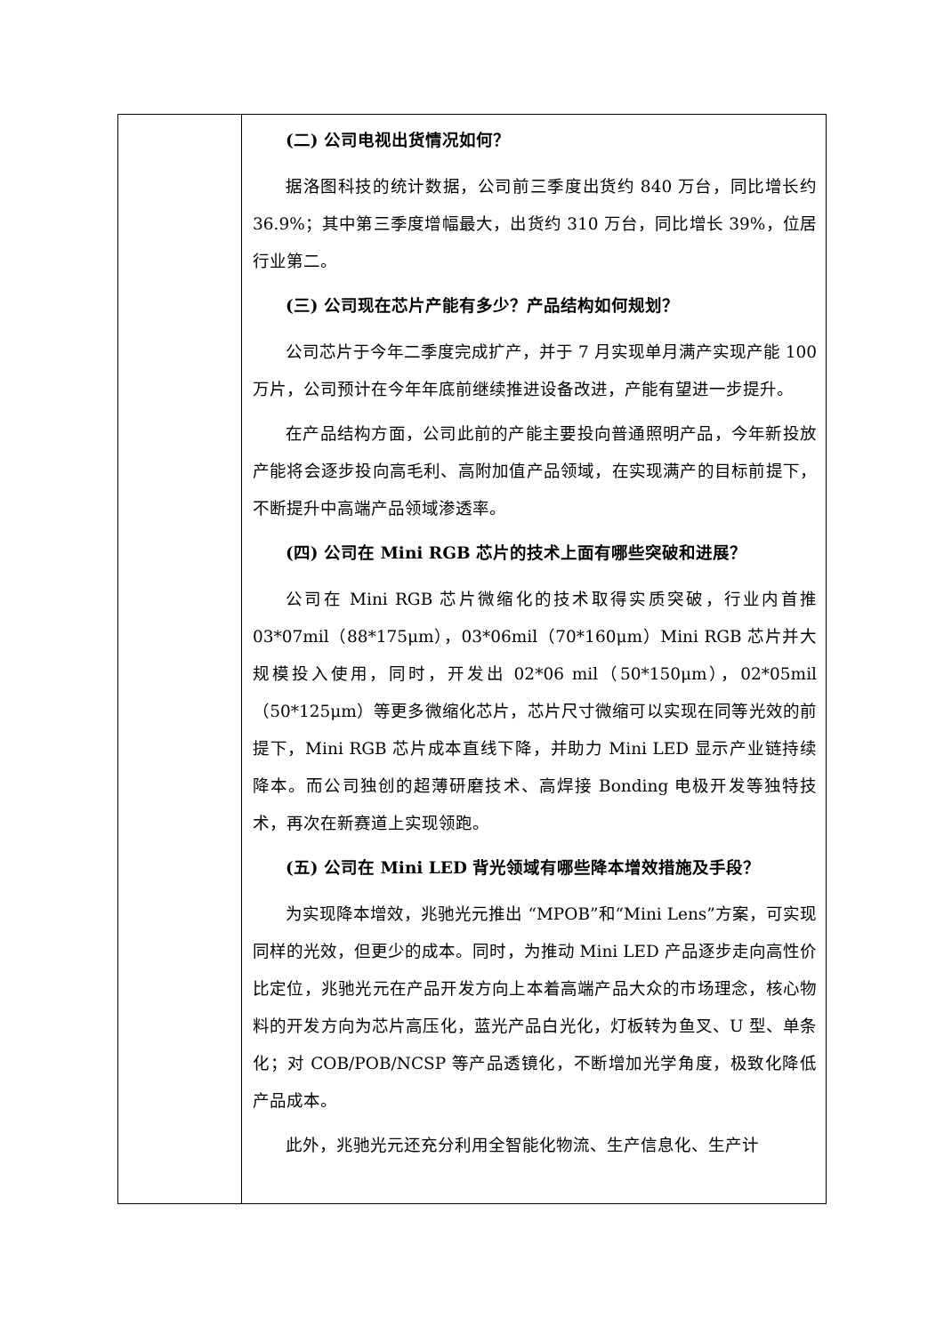| | (二) 公司电视出货情况如何？ 据洛图科技的统计数据，公司前三季度出货约 840 万台，同比增长约 36.9%；其中第三季度增幅最大，出货约 310 万台，同比增长 39%，位居行业第二。 (三) 公司现在芯片产能有多少？产品结构如何规划？ 公司芯片于今年二季度完成扩产，并于 7 月实现单月满产实现产能 100 万片，公司预计在今年年底前继续推进设备改进，产能有望进一步提升。 在产品结构方面，公司此前的产能主要投向普通照明产品，今年新投放产能将会逐步投向高毛利、高附加值产品领域，在实现满产的目标前提下，不断提升中高端产品领域渗透率。 (四) 公司在 Mini RGB 芯片的技术上面有哪些突破和进展？ 公司在 Mini RGB 芯片微缩化的技术取得实质突破，行业内首推 03*07mil（88*175μm），03*06mil（70*160μm）Mini RGB 芯片并大规模投入使用，同时，开发出 02*06 mil（50*150μm），02*05mil（50*125μm）等更多微缩化芯片，芯片尺寸微缩可以实现在同等光效的前提下，Mini RGB 芯片成本直线下降，并助力 Mini LED 显示产业链持续降本。而公司独创的超薄研磨技术、高焊接 Bonding 电极开发等独特技术，再次在新赛道上实现领跑。 (五) 公司在 Mini LED 背光领域有哪些降本增效措施及手段？ 为实现降本增效，兆驰光元推出 “MPOB”和“Mini Lens”方案，可实现同样的光效，但更少的成本。同时，为推动 Mini LED 产品逐步走向高性价比定位，兆驰光元在产品开发方向上本着高端产品大众的市场理念，核心物料的开发方向为芯片高压化，蓝光产品白光化，灯板转为鱼叉、U 型、单条化；对 COB/POB/NCSP 等产品透镜化，不断增加光学角度，极致化降低产品成本。 此外，兆驰光元还充分利用全智能化物流、生产信息化、生产计 |